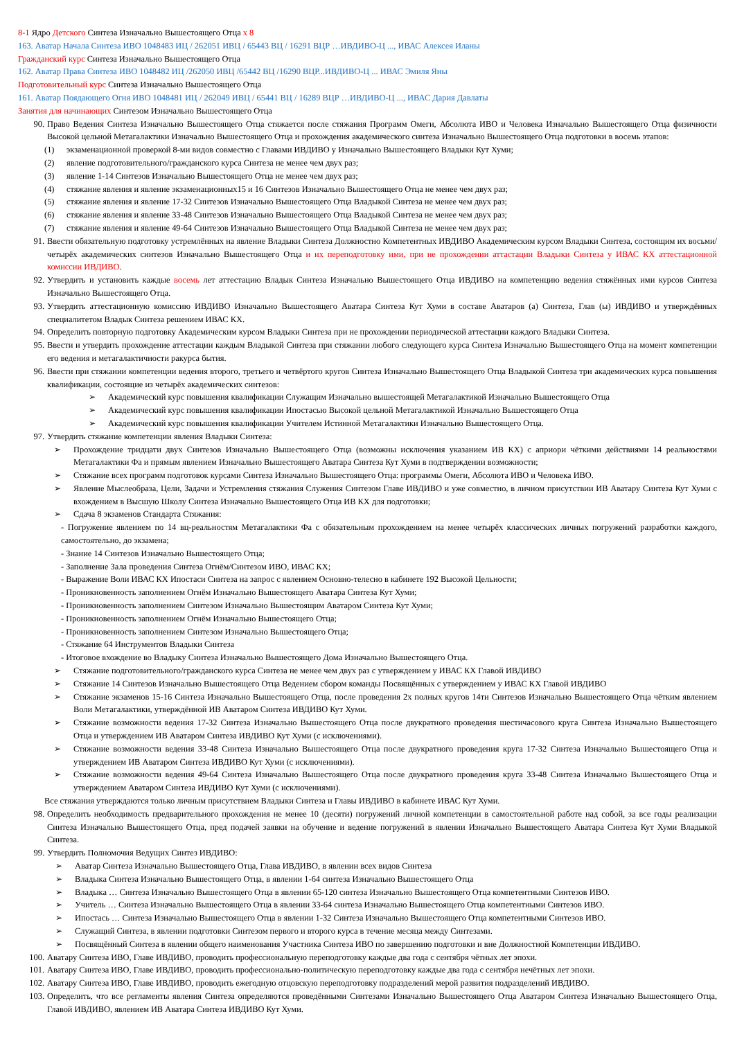8-1 Ядро Детского Синтеза Изначально Вышестоящего Отца х 8
163. Аватар Начала Синтеза ИВО 1048483 ИЦ / 262051 ИВЦ / 65443 ВЦ / 16291 ВЦР …ИВДИВО-Ц ..., ИВАС Алексея Иланы
Гражданский курс Синтеза Изначально Вышестоящего Отца
162. Аватар Права Синтеза ИВО 1048482 ИЦ /262050 ИВЦ /65442 ВЦ /16290 ВЦР...ИВДИВО-Ц ... ИВАС Эмиля Яны
Подготовительный курс Синтеза Изначально Вышестоящего Отца
161. Аватар Поядающего Огня ИВО 1048481 ИЦ / 262049 ИВЦ / 65441 ВЦ / 16289 ВЦР …ИВДИВО-Ц ..., ИВАС Дария Давлаты
Занятия для начинающих Синтезом Изначально Вышестоящего Отца
90. Право Ведения Синтеза Изначально Вышестоящего Отца стяжается после стяжания Программ Омеги, Абсолюта ИВО и Человека Изначально Вышестоящего Отца физичности Высокой цельной Метагалактики Изначально Вышестоящего Отца и прохождения академического синтеза Изначально Вышестоящего Отца подготовки в восемь этапов:
(1) экзаменационной проверкой 8-ми видов совместно с Главами ИВДИВО у Изначально Вышестоящего Владыки Кут Хуми;
(2) явление подготовительного/гражданского курса Синтеза не менее чем двух раз;
(3) явление 1-14 Синтезов Изначально Вышестоящего Отца не менее чем двух раз;
(4) стяжание явления и явление экзаменационных15 и 16 Синтезов Изначально Вышестоящего Отца не менее чем двух раз;
(5) стяжание явления и явление 17-32 Синтезов Изначально Вышестоящего Отца Владыкой Синтеза не менее чем двух раз;
(6) стяжание явления и явление 33-48 Синтезов Изначально Вышестоящего Отца Владыкой Синтеза не менее чем двух раз;
(7) стяжание явления и явление 49-64 Синтезов Изначально Вышестоящего Отца Владыкой Синтеза не менее чем двух раз;
91. Ввести обязательную подготовку устремлённых на явление Владыки Синтеза Должностно Компетентных ИВДИВО Академическим курсом Владыки Синтеза, состоящим их восьми/четырёх академических синтезов Изначально Вышестоящего Отца и их переподготовку ими, при не прохождении аттастации Владыки Синтеза у ИВАС КХ аттестационной комиссии ИВДИВО.
92. Утвердить и установить каждые восемь лет аттестацию Владык Синтеза Изначально Вышестоящего Отца ИВДИВО на компетенцию ведения стяжённых ими курсов Синтеза Изначально Вышестоящего Отца.
93. Утвердить аттестационную комиссию ИВДИВО Изначально Вышестоящего Аватара Синтеза Кут Хуми в составе Аватаров (а) Синтеза, Глав (ы) ИВДИВО и утверждённых специалитетом Владык Синтеза решением ИВАС КХ.
94. Определить повторную подготовку Академическим курсом Владыки Синтеза при не прохождении периодической аттестации каждого Владыки Синтеза.
95. Ввести и утвердить прохождение аттестации каждым Владыкой Синтеза при стяжании любого следующего курса Синтеза Изначально Вышестоящего Отца на момент компетенции его ведения и метагалактичности ракурса бытия.
96. Ввести при стяжании компетенции ведения второго, третьего и четвёртого кругов Синтеза Изначально Вышестоящего Отца Владыкой Синтеза три академических курса повышения квалификации, состоящие из четырёх академических синтезов:
➢ Академический курс повышения квалификации Служащим Изначально вышестоящей Метагалактикой Изначально Вышестоящего Отца
➢ Академический курс повышения квалификации Ипостасью Высокой цельной Метагалактикой Изначально Вышестоящего Отца
➢ Академический курс повышения квалификации Учителем Истинной Метагалактики Изначально Вышестоящего Отца.
97. Утвердить стяжание компетенции явления Владыки Синтеза:
➢ Прохождение тридцати двух Синтезов Изначально Вышестоящего Отца (возможны исключения указанием ИВ КХ) с априори чёткими действиями 14 реальностями Метагалактики Фа и прямым явлением Изначально Вышестоящего Аватара Синтеза Кут Хуми в подтверждении возможности;
➢ Стяжание всех программ подготовок курсами Синтеза Изначально Вышестоящего Отца: программы Омеги, Абсолюта ИВО и Человека ИВО.
➢ Явление Мыслеобраза, Цели, Задачи и Устремления стяжания Служения Синтезом Главе ИВДИВО и уже совместно, в личном присутствии ИВ Аватару Синтеза Кут Хуми с вхождением в Высшую Школу Синтеза Изначально Вышестоящего Отца ИВ КХ для подготовки;
➢ Сдача 8 экзаменов Стандарта Стяжания:
- Погружение явлением по 14 вц-реальностям Метагалактики Фа с обязательным прохождением на менее четырёх классических личных погружений разработки каждого, самостоятельно, до экзамена;
- Знание 14 Синтезов Изначально Вышестоящего Отца;
- Заполнение Зала проведения Синтеза Огнём/Синтезом ИВО, ИВАС КХ;
- Выражение Воли ИВАС КХ Ипостаси Синтеза на запрос с явлением Основно-телесно в кабинете 192 Высокой Цельности;
- Проникновенность заполнением Огнём Изначально Вышестоящего Аватара Синтеза Кут Хуми;
- Проникновенность заполнением Синтезом Изначально Вышестоящим Аватаром Синтеза Кут Хуми;
- Проникновенность заполнением Огнём Изначально Вышестоящего Отца;
- Проникновенность заполнением Синтезом Изначально Вышестоящего Отца;
- Стяжание 64 Инструментов Владыки Синтеза
- Итоговое вхождение во Владыку Синтеза Изначально Вышестоящего Дома Изначально Вышестоящего Отца.
➢ Стяжание подготовительного/гражданского курса Синтеза не менее чем двух раз с утверждением у ИВАС КХ Главой ИВДИВО
➢ Стяжание 14 Синтезов Изначально Вышестоящего Отца Ведением сбором команды Посвящённых с утверждением у ИВАС КХ Главой ИВДИВО
➢ Стяжание экзаменов 15-16 Синтеза Изначально Вышестоящего Отца, после проведения 2х полных кругов 14ти Синтезов Изначально Вышестоящего Отца чётким явлением Воли Метагалактики, утверждённой ИВ Аватаром Синтеза ИВДИВО Кут Хуми.
➢ Стяжание возможности ведения 17-32 Синтеза Изначально Вышестоящего Отца после двукратного проведения шестичасового круга Синтеза Изначально Вышестоящего Отца и утверждением ИВ Аватаром Синтеза ИВДИВО Кут Хуми (с исключениями).
➢ Стяжание возможности ведения 33-48 Синтеза Изначально Вышестоящего Отца после двукратного проведения круга 17-32 Синтеза Изначально Вышестоящего Отца и утверждением ИВ Аватаром Синтеза ИВДИВО Кут Хуми (с исключениями).
➢ Стяжание возможности ведения 49-64 Синтеза Изначально Вышестоящего Отца после двукратного проведения круга 33-48 Синтеза Изначально Вышестоящего Отца и утверждением Аватаром Синтеза ИВДИВО Кут Хуми (с исключениями).
Все стяжания утверждаются только личным присутствием Владыки Синтеза и Главы ИВДИВО в кабинете ИВАС Кут Хуми.
98. Определить необходимость предварительного прохождения не менее 10 (десяти) погружений личной компетенции в самостоятельной работе над собой, за все годы реализации Синтеза Изначально Вышестоящего Отца, пред подачей заявки на обучение и ведение погружений в явлении Изначально Вышестоящего Аватара Синтеза Кут Хуми Владыкой Синтеза.
99. Утвердить Полномочия Ведущих Синтез ИВДИВО:
➢ Аватар Синтеза Изначально Вышестоящего Отца, Глава ИВДИВО, в явлении всех видов Синтеза
➢ Владыка Синтеза Изначально Вышестоящего Отца, в явлении 1-64 синтеза Изначально Вышестоящего Отца
➢ Владыка … Синтеза Изначально Вышестоящего Отца в явлении 65-120 синтеза Изначально Вышестоящего Отца компетентными Синтезов ИВО.
➢ Учитель … Синтеза Изначально Вышестоящего Отца в явлении 33-64 синтеза Изначально Вышестоящего Отца компетентными Синтезов ИВО.
➢ Ипостась … Синтеза Изначально Вышестоящего Отца в явлении 1-32 Синтеза Изначально Вышестоящего Отца компетентными Синтезов ИВО.
➢ Служащий Синтеза, в явлении подготовки Синтезом первого и второго курса в течение месяца между Синтезами.
➢ Посвящённый Синтеза в явлении общего наименования Участника Синтеза ИВО по завершению подготовки и вне Должностной Компетенции ИВДИВО.
100. Аватару Синтеза ИВО, Главе ИВДИВО, проводить профессиональную переподготовку каждые два года с сентября чётных лет эпохи.
101. Аватару Синтеза ИВО, Главе ИВДИВО, проводить профессионально-политическую переподготовку каждые два года с сентября нечётных лет эпохи.
102. Аватару Синтеза ИВО, Главе ИВДИВО, проводить ежегодную отцовскую переподготовку подразделений мерой развития подразделений ИВДИВО.
103. Определить, что все регламенты явления Синтеза определяются проведёнными Синтезами Изначально Вышестоящего Отца Аватаром Синтеза Изначально Вышестоящего Отца, Главой ИВДИВО, явлением ИВ Аватара Синтеза ИВДИВО Кут Хуми.